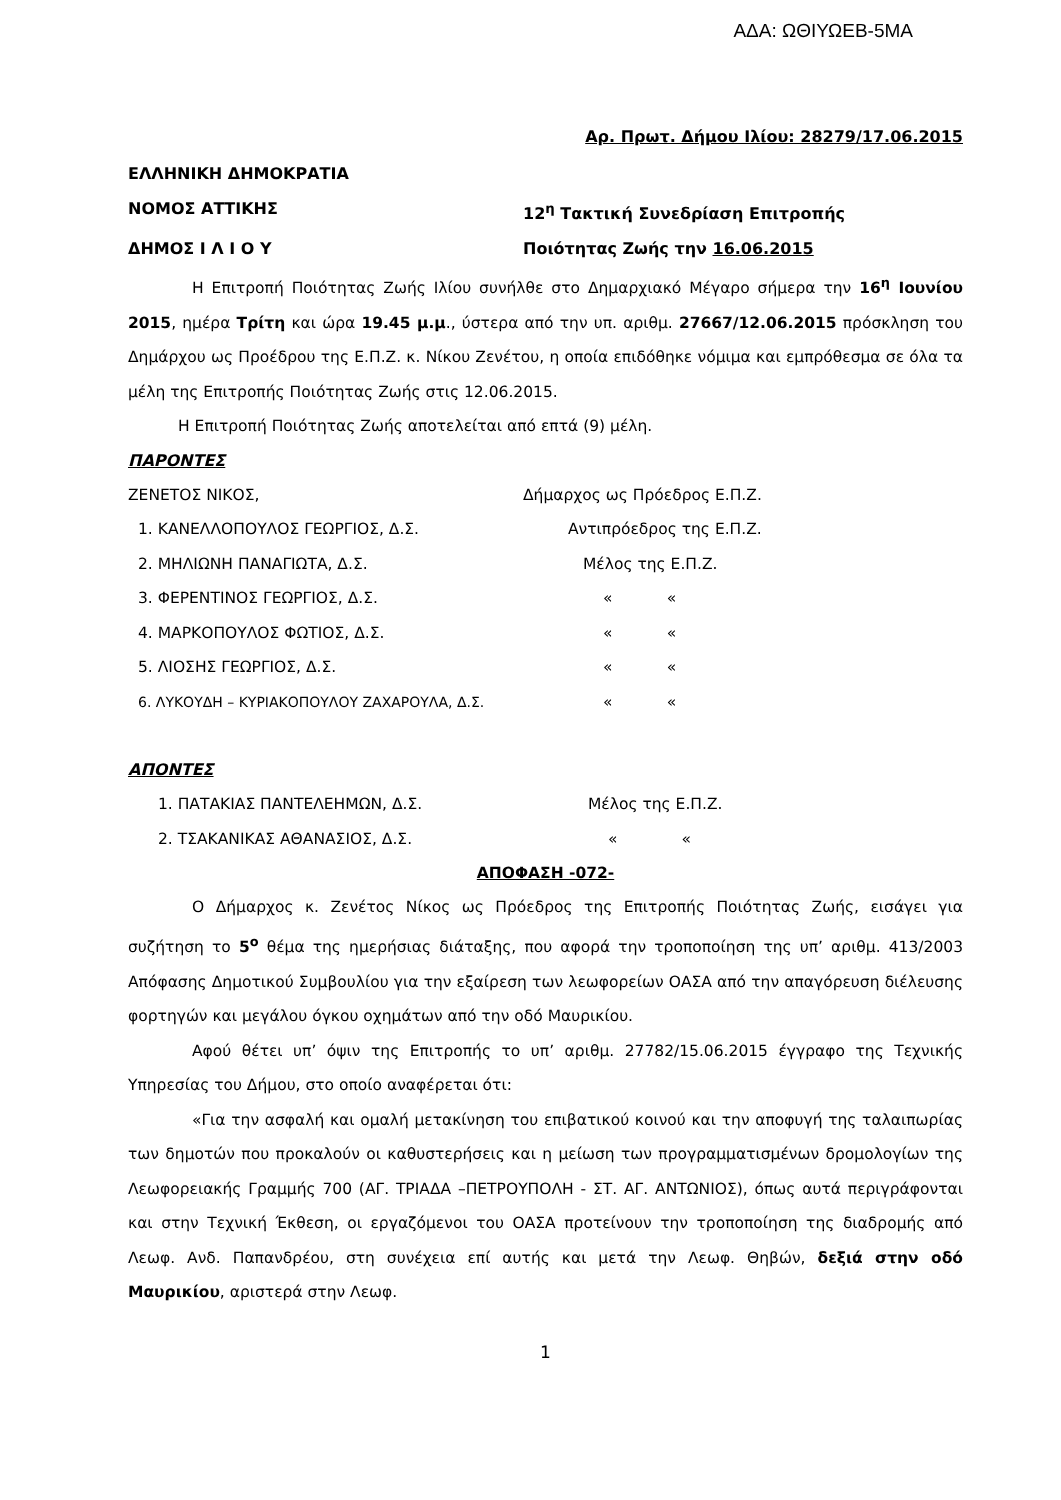ΑΔΑ: ΩΘΙΥΩΕΒ-5ΜΑ
Αρ. Πρωτ. Δήμου Ιλίου: 28279/17.06.2015
ΕΛΛΗΝΙΚΗ ΔΗΜΟΚΡΑΤΙΑ
ΝΟΜΟΣ ΑΤΤΙΚΗΣ 12<sup>η</sup> Τακτική Συνεδρίαση Επιτροπής
ΔΗΜΟΣ Ι Λ Ι Ο Υ Ποιότητας Ζωής την 16.06.2015
Η Επιτροπή Ποιότητας Ζωής Ιλίου συνήλθε στο Δημαρχιακό Μέγαρο σήμερα την 16<sup>η</sup> Ιουνίου 2015, ημέρα Τρίτη και ώρα 19.45 μ.μ., ύστερα από την υπ. αριθμ. 27667/12.06.2015 πρόσκληση του Δημάρχου ως Προέδρου της Ε.Π.Ζ. κ. Νίκου Ζενέτου, η οποία επιδόθηκε νόμιμα και εμπρόθεσμα σε όλα τα μέλη της Επιτροπής Ποιότητας Ζωής στις 12.06.2015.
Η Επιτροπή Ποιότητας Ζωής αποτελείται από επτά (9) μέλη.
ΠΑΡΟΝΤΕΣ
ΖΕΝΕΤΟΣ ΝΙΚΟΣ, Δήμαρχος ως Πρόεδρος Ε.Π.Ζ.
1. ΚΑΝΕΛΛΟΠΟΥΛΟΣ ΓΕΩΡΓΙΟΣ, Δ.Σ. Αντιπρόεδρος της Ε.Π.Ζ.
2. ΜΗΛΙΩΝΗ ΠΑΝΑΓΙΩΤΑ, Δ.Σ. Μέλος της Ε.Π.Ζ.
3. ΦΕΡΕΝΤΙΝΟΣ ΓΕΩΡΓΙΟΣ, Δ.Σ. « «
4. ΜΑΡΚΟΠΟΥΛΟΣ ΦΩΤΙΟΣ, Δ.Σ. « «
5. ΛΙΟΣΗΣ ΓΕΩΡΓΙΟΣ, Δ.Σ. « «
6. ΛΥΚΟΥΔΗ – ΚΥΡΙΑΚΟΠΟΥΛΟΥ ΖΑΧΑΡΟΥΛΑ, Δ.Σ. « «
ΑΠΟΝΤΕΣ
1. ΠΑΤΑΚΙΑΣ ΠΑΝΤΕΛΕΗΜΩΝ, Δ.Σ. Μέλος της Ε.Π.Ζ.
2. ΤΣΑΚΑΝΙΚΑΣ ΑΘΑΝΑΣΙΟΣ, Δ.Σ. « «
ΑΠΟΦΑΣΗ -072-
Ο Δήμαρχος κ. Ζενέτος Νίκος ως Πρόεδρος της Επιτροπής Ποιότητας Ζωής, εισάγει για συζήτηση το 5<sup>ο</sup> θέμα της ημερήσιας διάταξης, που αφορά την τροποποίηση της υπ’ αριθμ. 413/2003 Απόφασης Δημοτικού Συμβουλίου για την εξαίρεση των λεωφορείων ΟΑΣΑ από την απαγόρευση διέλευσης φορτηγών και μεγάλου όγκου οχημάτων από την οδό Μαυρικίου.
Αφού θέτει υπ’ όψιν της Επιτροπής το υπ’ αριθμ. 27782/15.06.2015 έγγραφο της Τεχνικής Υπηρεσίας του Δήμου, στο οποίο αναφέρεται ότι:
«Για την ασφαλή και ομαλή μετακίνηση του επιβατικού κοινού και την αποφυγή της ταλαιπωρίας των δημοτών που προκαλούν οι καθυστερήσεις και η μείωση των προγραμματισμένων δρομολογίων της Λεωφορειακής Γραμμής 700 (ΑΓ. ΤΡΙΑΔΑ –ΠΕΤΡΟΥΠΟΛΗ - ΣΤ. ΑΓ. ΑΝΤΩΝΙΟΣ), όπως αυτά περιγράφονται και στην Τεχνική Έκθεση, οι εργαζόμενοι του ΟΑΣΑ προτείνουν την τροποποίηση της διαδρομής από Λεωφ. Ανδ. Παπανδρέου, στη συνέχεια επί αυτής και μετά την Λεωφ. Θηβών, δεξιά στην οδό Μαυρικίου, αριστερά στην Λεωφ.
1